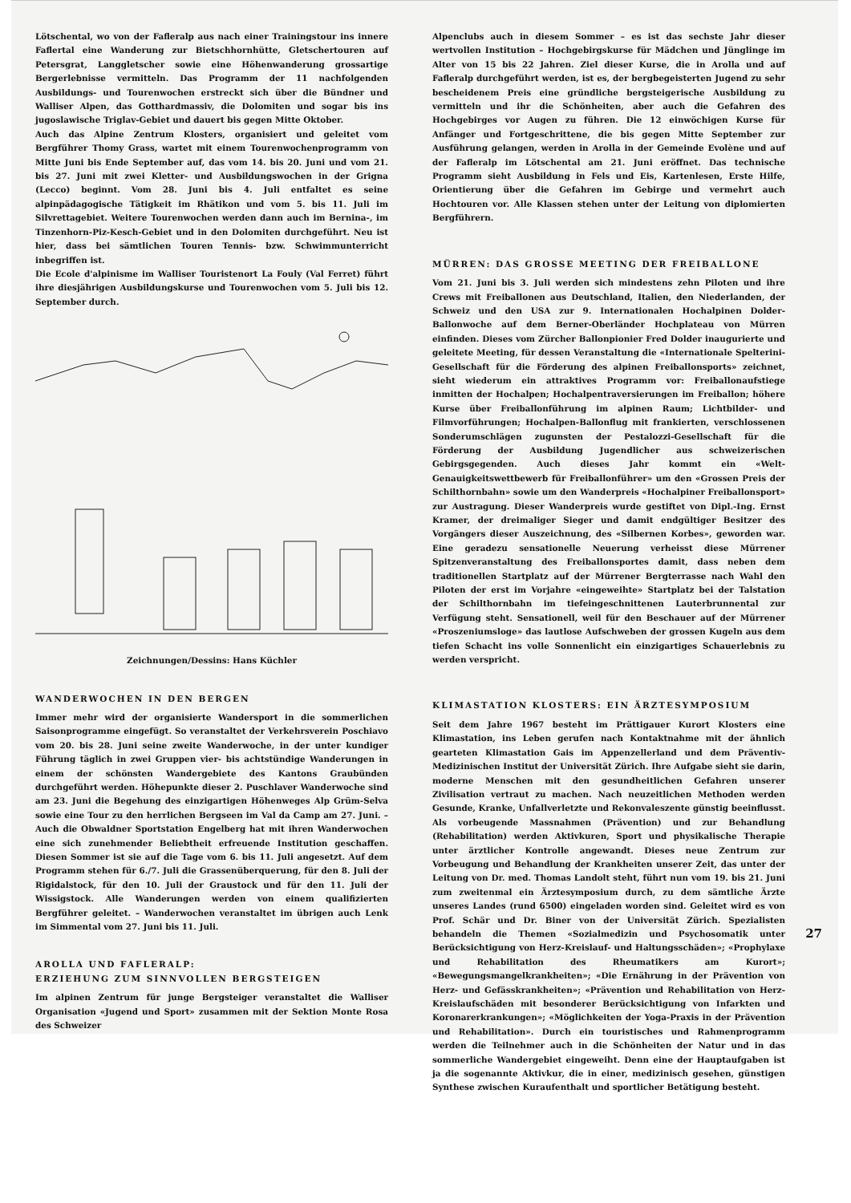Lötschental, wo von der Fafleralp aus nach einer Trainingstour ins innere Faflertal eine Wanderung zur Bietschhornhütte, Gletschertouren auf Petersgrat, Langgletscher sowie eine Höhenwanderung grossartige Bergerlebnisse vermitteln. Das Programm der 11 nachfolgenden Ausbildungs- und Tourenwochen erstreckt sich über die Bündner und Walliser Alpen, das Gotthardmassiv, die Dolomiten und sogar bis ins jugoslawische Triglav-Gebiet und dauert bis gegen Mitte Oktober.
Auch das Alpine Zentrum Klosters, organisiert und geleitet vom Bergführer Thomy Grass, wartet mit einem Tourenwochenprogramm von Mitte Juni bis Ende September auf, das vom 14. bis 20. Juni und vom 21. bis 27. Juni mit zwei Kletter- und Ausbildungswochen in der Grigna (Lecco) beginnt. Vom 28. Juni bis 4. Juli entfaltet es seine alpinpädagogische Tätigkeit im Rhätikon und vom 5. bis 11. Juli im Silvrettagebiet. Weitere Tourenwochen werden dann auch im Bernina-, im Tinzenhorn-Piz-Kesch-Gebiet und in den Dolomiten durchgeführt. Neu ist hier, dass bei sämtlichen Touren Tennis- bzw. Schwimmunterricht inbegriffen ist.
Die Ecole d'alpinisme im Walliser Touristenort La Fouly (Val Ferret) führt ihre diesjährigen Ausbildungskurse und Tourenwochen vom 5. Juli bis 12. September durch.
Zeichnungen/Dessins: Hans Küchler
WANDERWOCHEN IN DEN BERGEN
Immer mehr wird der organisierte Wandersport in die sommerlichen Saisonprogramme eingefügt. So veranstaltet der Verkehrsverein Poschiavo vom 20. bis 28. Juni seine zweite Wanderwoche, in der unter kundiger Führung täglich in zwei Gruppen vier- bis achtstündige Wanderungen in einem der schönsten Wandergebiete des Kantons Graubünden durchgeführt werden. Höhepunkte dieser 2. Puschlaver Wanderwoche sind am 23. Juni die Begehung des einzigartigen Höhenweges Alp Grüm-Selva sowie eine Tour zu den herrlichen Bergseen im Val da Camp am 27. Juni. – Auch die Obwaldner Sportstation Engelberg hat mit ihren Wanderwochen eine sich zunehmender Beliebtheit erfreuende Institution geschaffen. Diesen Sommer ist sie auf die Tage vom 6. bis 11. Juli angesetzt. Auf dem Programm stehen für 6./7. Juli die Grassenüberquerung, für den 8. Juli der Rigidalstock, für den 10. Juli der Graustock und für den 11. Juli der Wissigstock. Alle Wanderungen werden von einem qualifizierten Bergführer geleitet. – Wanderwochen veranstaltet im übrigen auch Lenk im Simmental vom 27. Juni bis 11. Juli.
AROLLA UND FAFLERALP:
ERZIEHUNG ZUM SINNVOLLEN BERGSTEIGEN
Im alpinen Zentrum für junge Bergsteiger veranstaltet die Walliser Organisation «Jugend und Sport» zusammen mit der Sektion Monte Rosa des Schweizer
Alpenclubs auch in diesem Sommer – es ist das sechste Jahr dieser wertvollen Institution – Hochgebirgskurse für Mädchen und Jünglinge im Alter von 15 bis 22 Jahren. Ziel dieser Kurse, die in Arolla und auf Fafleralp durchgeführt werden, ist es, der bergbegeisterten Jugend zu sehr bescheidenem Preis eine gründliche bergsteigerische Ausbildung zu vermitteln und ihr die Schönheiten, aber auch die Gefahren des Hochgebirges vor Augen zu führen. Die 12 einwöchigen Kurse für Anfänger und Fortgeschrittene, die bis gegen Mitte September zur Ausführung gelangen, werden in Arolla in der Gemeinde Evolène und auf der Fafleralp im Lötschental am 21. Juni eröffnet. Das technische Programm sieht Ausbildung in Fels und Eis, Kartenlesen, Erste Hilfe, Orientierung über die Gefahren im Gebirge und vermehrt auch Hochtouren vor. Alle Klassen stehen unter der Leitung von diplomierten Bergführern.
MÜRREN: DAS GROSSE MEETING DER FREIBALLONE
Vom 21. Juni bis 3. Juli werden sich mindestens zehn Piloten und ihre Crews mit Freiballonen aus Deutschland, Italien, den Niederlanden, der Schweiz und den USA zur 9. Internationalen Hochalpinen Dolder-Ballonwoche auf dem Berner-Oberländer Hochplateau von Mürren einfinden. Dieses vom Zürcher Ballonpionier Fred Dolder inaugurierte und geleitete Meeting, für dessen Veranstaltung die «Internationale Spelterini-Gesellschaft für die Förderung des alpinen Freiballonsports» zeichnet, sieht wiederum ein attraktives Programm vor: Freiballonaufstiege inmitten der Hochalpen; Hochalpentraversierungen im Freiballon; höhere Kurse über Freiballonführung im alpinen Raum; Lichtbilder- und Filmvorführungen; Hochalpen-Ballonflug mit frankierten, verschlossenen Sonderumschlägen zugunsten der Pestalozzi-Gesellschaft für die Förderung der Ausbildung Jugendlicher aus schweizerischen Gebirgsgegenden. Auch dieses Jahr kommt ein «Welt-Genauigkeitswettbewerb für Freiballonführer» um den «Grossen Preis der Schilthornbahn» sowie um den Wanderpreis «Hochalpiner Freiballonsport» zur Austragung. Dieser Wanderpreis wurde gestiftet von Dipl.-Ing. Ernst Kramer, der dreimaliger Sieger und damit endgültiger Besitzer des Vorgängers dieser Auszeichnung, des «Silbernen Korbes», geworden war. Eine geradezu sensationelle Neuerung verheisst diese Mürrener Spitzenveranstaltung des Freiballonsportes damit, dass neben dem traditionellen Startplatz auf der Mürrener Bergterrasse nach Wahl den Piloten der erst im Vorjahre «eingeweihte» Startplatz bei der Talstation der Schilthornbahn im tiefeingeschnittenen Lauterbrunnental zur Verfügung steht. Sensationell, weil für den Beschauer auf der Mürrener «Proszeniumsloge» das lautlose Aufschweben der grossen Kugeln aus dem tiefen Schacht ins volle Sonnenlicht ein einzigartiges Schauerlebnis zu werden verspricht.
KLIMASTATION KLOSTERS: EIN ÄRZTESYMPOSIUM
Seit dem Jahre 1967 besteht im Prättigauer Kurort Klosters eine Klimastation, ins Leben gerufen nach Kontaktnahme mit der ähnlich gearteten Klimastation Gais im Appenzellerland und dem Präventiv-Medizinischen Institut der Universität Zürich. Ihre Aufgabe sieht sie darin, moderne Menschen mit den gesundheitlichen Gefahren unserer Zivilisation vertraut zu machen. Nach neuzeitlichen Methoden werden Gesunde, Kranke, Unfallverletzte und Rekonvaleszente günstig beeinflusst. Als vorbeugende Massnahmen (Prävention) und zur Behandlung (Rehabilitation) werden Aktivkuren, Sport und physikalische Therapie unter ärztlicher Kontrolle angewandt. Dieses neue Zentrum zur Vorbeugung und Behandlung der Krankheiten unserer Zeit, das unter der Leitung von Dr. med. Thomas Landolt steht, führt nun vom 19. bis 21. Juni zum zweitenmal ein Ärztesymposium durch, zu dem sämtliche Ärzte unseres Landes (rund 6500) eingeladen worden sind. Geleitet wird es von Prof. Schär und Dr. Biner von der Universität Zürich. Spezialisten behandeln die Themen «Sozialmedizin und Psychosomatik unter Berücksichtigung von Herz-Kreislauf- und Haltungsschäden»; «Prophylaxe und Rehabilitation des Rheumatikers am Kurort»; «Bewegungsmangelkrankheiten»; «Die Ernährung in der Prävention von Herz- und Gefässkrankheiten»; «Prävention und Rehabilitation von Herz-Kreislaufschäden mit besonderer Berücksichtigung von Infarkten und Koronarerkrankungen»; «Möglichkeiten der Yoga-Praxis in der Prävention und Rehabilitation». Durch ein touristisches und Rahmenprogramm werden die Teilnehmer auch in die Schönheiten der Natur und in das sommerliche Wandergebiet eingeweiht. Denn eine der Hauptaufgaben ist ja die sogenannte Aktivkur, die in einer, medizinisch gesehen, günstigen Synthese zwischen Kuraufenthalt und sportlicher Betätigung besteht.
27